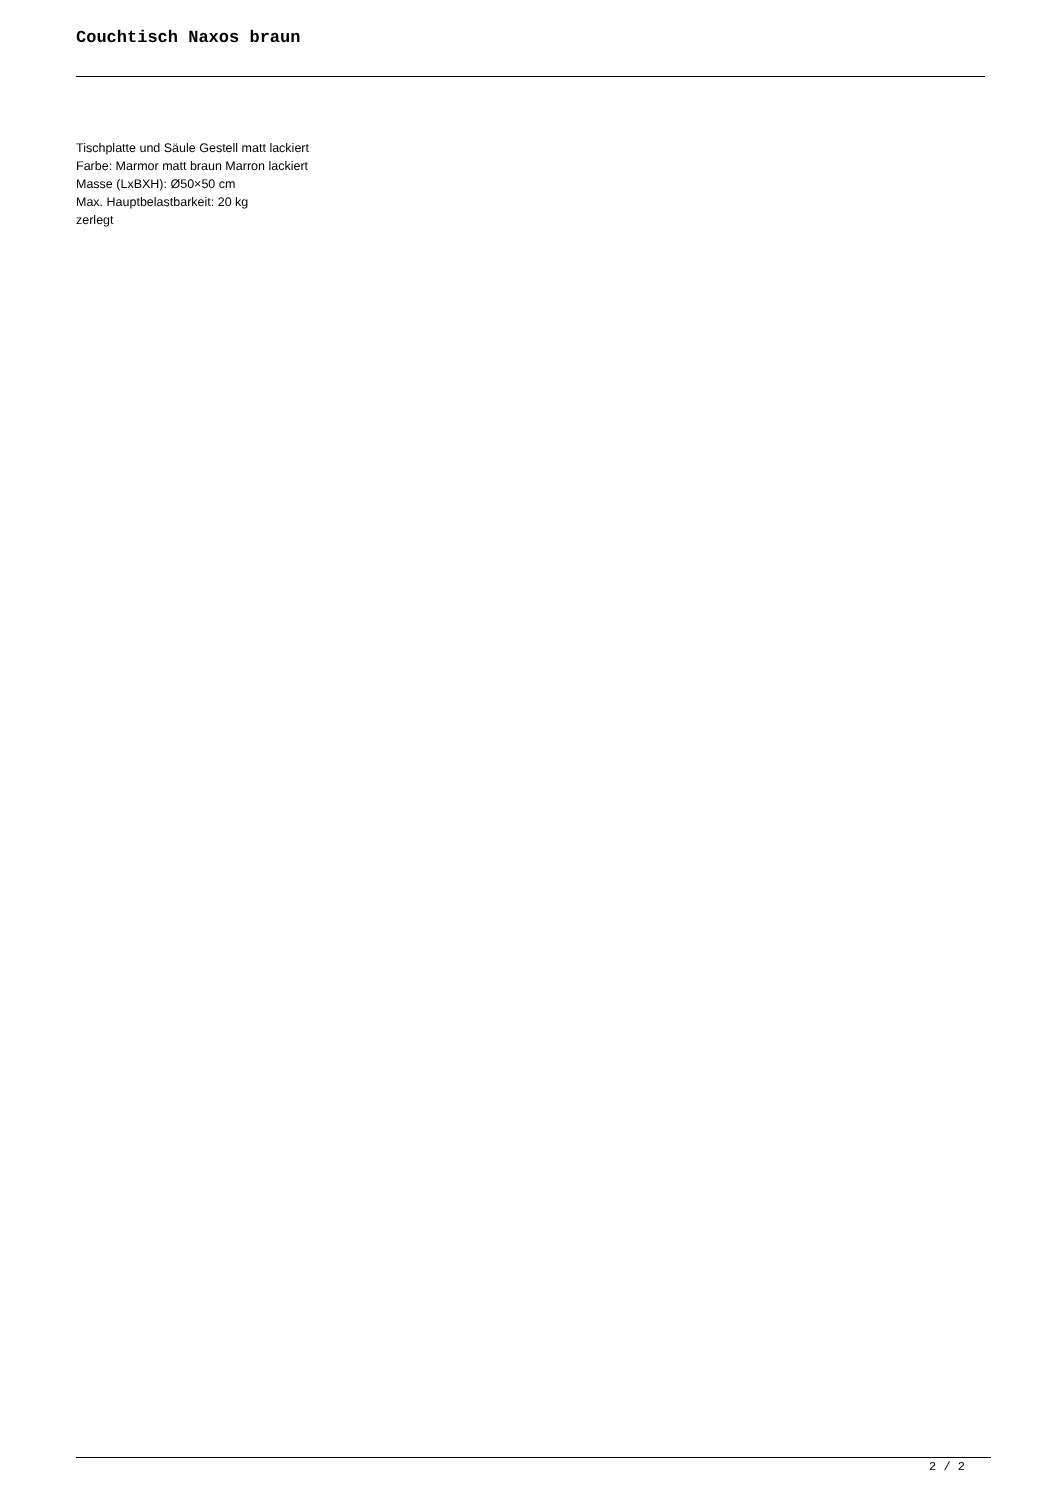Couchtisch Naxos braun
Tischplatte und Säule Gestell matt lackiert
Farbe: Marmor matt braun Marron lackiert
Masse (LxBXH): Ø50×50 cm
Max. Hauptbelastbarkeit: 20 kg
zerlegt
2 / 2